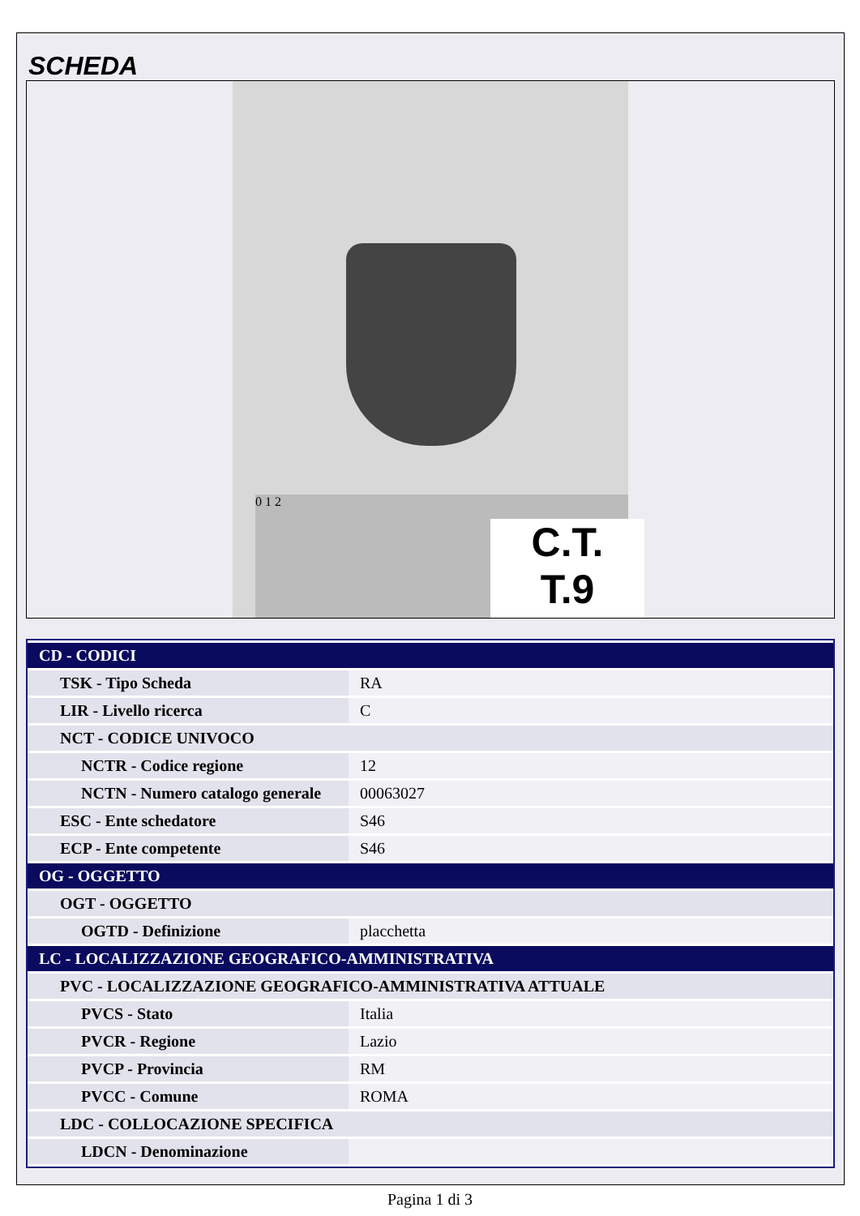SCHEDA
0 1 2
C.T.
T.9
| CD - CODICI | |
| TSK - Tipo Scheda | RA |
| LIR - Livello ricerca | C |
| NCT - CODICE UNIVOCO | |
| NCTR - Codice regione | 12 |
| NCTN - Numero catalogo generale | 00063027 |
| ESC - Ente schedatore | S46 |
| ECP - Ente competente | S46 |
| OG - OGGETTO | |
| OGT - OGGETTO | |
| OGTD - Definizione | placchetta |
| LC - LOCALIZZAZIONE GEOGRAFICO-AMMINISTRATIVA | |
| PVC - LOCALIZZAZIONE GEOGRAFICO-AMMINISTRATIVA ATTUALE | |
| PVCS - Stato | Italia |
| PVCR - Regione | Lazio |
| PVCP - Provincia | RM |
| PVCC - Comune | ROMA |
| LDC - COLLOCAZIONE SPECIFICA | |
| LDCN - Denominazione | |
Pagina 1 di 3